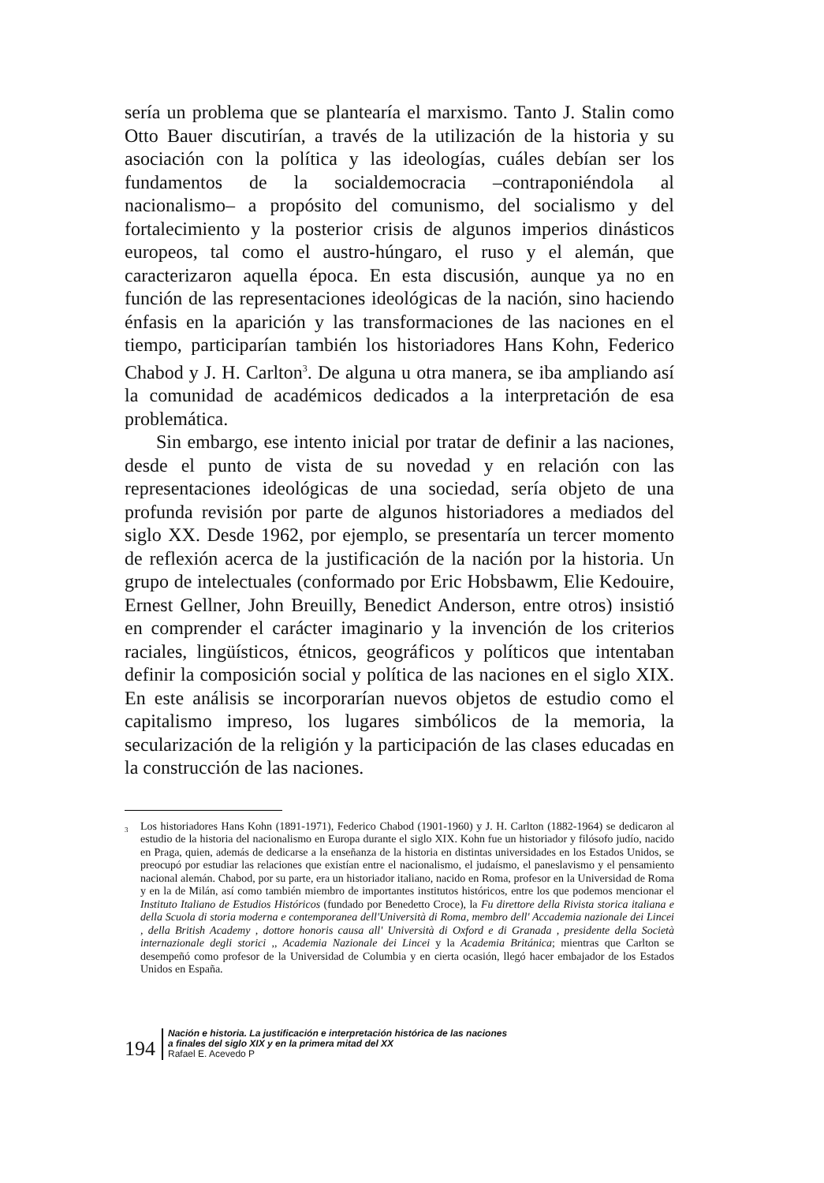sería un problema que se plantearía el marxismo. Tanto J. Stalin como Otto Bauer discutirían, a través de la utilización de la historia y su asociación con la política y las ideologías, cuáles debían ser los fundamentos de la socialdemocracia –contraponiéndola al nacionalismo– a propósito del comunismo, del socialismo y del fortalecimiento y la posterior crisis de algunos imperios dinásticos europeos, tal como el austro-húngaro, el ruso y el alemán, que caracterizaron aquella época. En esta discusión, aunque ya no en función de las representaciones ideológicas de la nación, sino haciendo énfasis en la aparición y las transformaciones de las naciones en el tiempo, participarían también los historiadores Hans Kohn, Federico Chabod y J. H. Carlton<sup>3</sup>. De alguna u otra manera, se iba ampliando así la comunidad de académicos dedicados a la interpretación de esa problemática.
Sin embargo, ese intento inicial por tratar de definir a las naciones, desde el punto de vista de su novedad y en relación con las representaciones ideológicas de una sociedad, sería objeto de una profunda revisión por parte de algunos historiadores a mediados del siglo XX. Desde 1962, por ejemplo, se presentaría un tercer momento de reflexión acerca de la justificación de la nación por la historia. Un grupo de intelectuales (conformado por Eric Hobsbawm, Elie Kedouire, Ernest Gellner, John Breuilly, Benedict Anderson, entre otros) insistió en comprender el carácter imaginario y la invención de los criterios raciales, lingüísticos, étnicos, geográficos y políticos que intentaban definir la composición social y política de las naciones en el siglo XIX. En este análisis se incorporarían nuevos objetos de estudio como el capitalismo impreso, los lugares simbólicos de la memoria, la secularización de la religión y la participación de las clases educadas en la construcción de las naciones.
<sup>3</sup> Los historiadores Hans Kohn (1891-1971), Federico Chabod (1901-1960) y J. H. Carlton (1882-1964) se dedicaron al estudio de la historia del nacionalismo en Europa durante el siglo XIX. Kohn fue un historiador y filósofo judío, nacido en Praga, quien, además de dedicarse a la enseñanza de la historia en distintas universidades en los Estados Unidos, se preocupó por estudiar las relaciones que existían entre el nacionalismo, el judaísmo, el paneslavismo y el pensamiento nacional alemán. Chabod, por su parte, era un historiador italiano, nacido en Roma, profesor en la Universidad de Roma y en la de Milán, así como también miembro de importantes institutos históricos, entre los que podemos mencionar el Instituto Italiano de Estudios Históricos (fundado por Benedetto Croce), la Fu direttore della Rivista storica italiana e della Scuola di storia moderna e contemporanea dell'Università di Roma, membro dell' Accademia nazionale dei Lincei , della British Academy , dottore honoris causa all' Università di Oxford e di Granada , presidente della Società internazionale degli storici ,, Academia Nazionale dei Lincei y la Academia Británica; mientras que Carlton se desempeñó como profesor de la Universidad de Columbia y en cierta ocasión, llegó hacer embajador de los Estados Unidos en España.
194
Nación e historia. La justificación e interpretación histórica de las naciones
a finales del siglo XIX y en la primera mitad del XX
Rafael E. Acevedo P